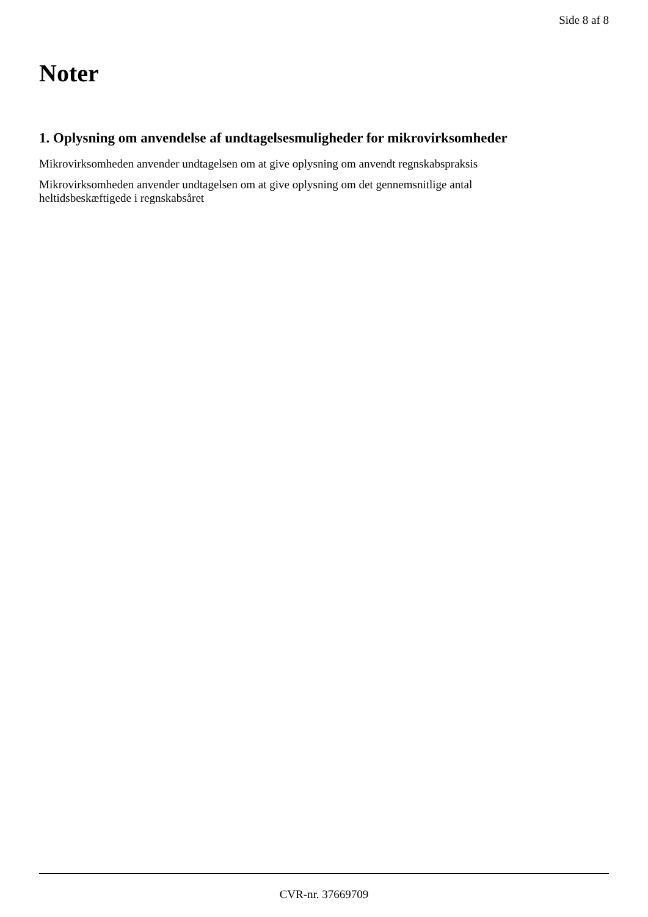Side 8 af 8
Noter
1. Oplysning om anvendelse af undtagelsesmuligheder for mikrovirksomheder
Mikrovirksomheden anvender undtagelsen om at give oplysning om anvendt regnskabspraksis
Mikrovirksomheden anvender undtagelsen om at give oplysning om det gennemsnitlige antal
heltidsbeskæftigede i regnskabsåret
CVR-nr. 37669709